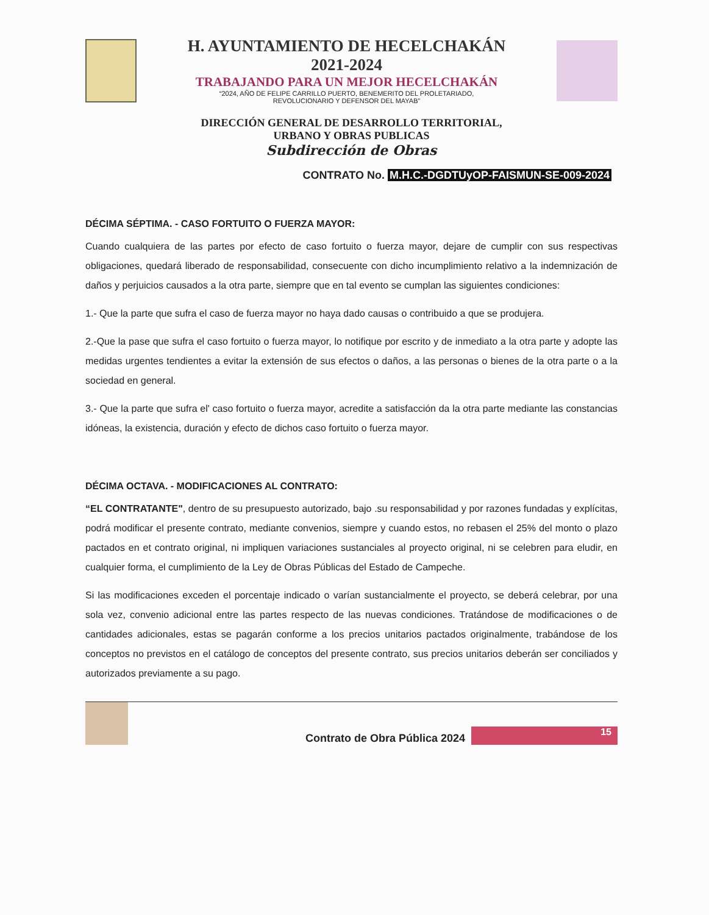H. AYUNTAMIENTO DE HECELCHAKÁN
2021-2024
TRABAJANDO PARA UN MEJOR HECELCHAKÁN
“2024, AÑO DE FELIPE CARRILLO PUERTO, BENEMERITO DEL PROLETARIADO,
REVOLUCIONARIO Y DEFENSOR DEL MAYAB”
DIRECCIÓN GENERAL DE DESARROLLO TERRITORIAL,
URBANO Y OBRAS PUBLICAS
Subdirección de Obras
CONTRATO No. M.H.C.-DGDTUyOP-FAISMUN-SE-009-2024
DÉCIMA SÉPTIMA. - CASO FORTUITO O FUERZA MAYOR:
Cuando cualquiera de las partes por efecto de caso fortuito o fuerza mayor, dejare de cumplir con sus respectivas obligaciones, quedará liberado de responsabilidad, consecuente con dicho incumplimiento relativo a la indemnización de daños y perjuicios causados a la otra parte, siempre que en tal evento se cumplan las siguientes condiciones:
1.- Que la parte que sufra el caso de fuerza mayor no haya dado causas o contribuido a que se produjera.
2.-Que la pase que sufra el caso fortuito o fuerza mayor, lo notifique por escrito y de inmediato a la otra parte y adopte las medidas urgentes tendientes a evitar la extensión de sus efectos o daños, a las personas o bienes de la otra parte o a la sociedad en general.
3.- Que la parte que sufra el' caso fortuito o fuerza mayor, acredite a satisfacción da la otra parte mediante las constancias idóneas, la existencia, duración y efecto de dichos caso fortuito o fuerza mayor.
DÉCIMA OCTAVA. - MODIFICACIONES AL CONTRATO:
“EL CONTRATANTE", dentro de su presupuesto autorizado, bajo .su responsabilidad y por razones fundadas y explícitas, podrá modificar el presente contrato, mediante convenios, siempre y cuando estos, no rebasen el 25% del monto o plazo pactados en et contrato original, ni impliquen variaciones sustanciales al proyecto original, ni se celebren para eludir, en cualquier forma, el cumplimiento de la Ley de Obras Públicas del Estado de Campeche.
Si las modificaciones exceden el porcentaje indicado o varían sustancialmente el proyecto, se deberá celebrar, por una sola vez, convenio adicional entre las partes respecto de las nuevas condiciones. Tratándose de modificaciones o de cantidades adicionales, estas se pagarán conforme a los precios unitarios pactados originalmente, trabándose de los conceptos no previstos en el catálogo de conceptos del presente contrato, sus precios unitarios deberán ser conciliados y autorizados previamente a su pago.
Contrato de Obra Pública 2024
15